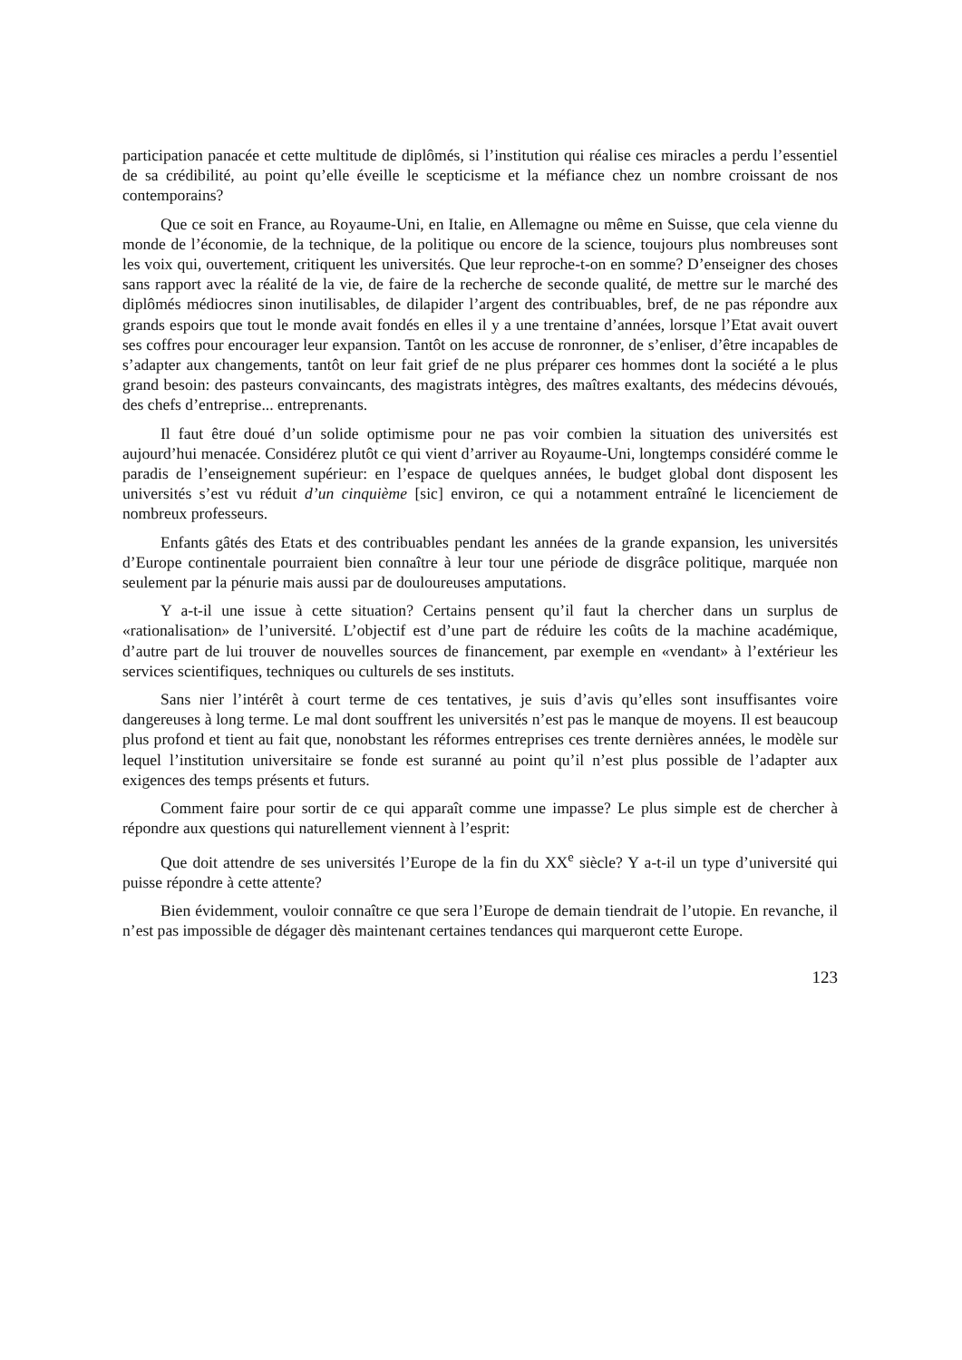participation panacée et cette multitude de diplômés, si l’institution qui réalise ces miracles a perdu l’essentiel de sa crédibilité, au point qu’elle éveille le scepticisme et la méfiance chez un nombre croissant de nos contemporains?
Que ce soit en France, au Royaume-Uni, en Italie, en Allemagne ou même en Suisse, que cela vienne du monde de l’économie, de la technique, de la politique ou encore de la science, toujours plus nombreuses sont les voix qui, ouvertement, critiquent les universités. Que leur reproche-t-on en somme? D’enseigner des choses sans rapport avec la réalité de la vie, de faire de la recherche de seconde qualité, de mettre sur le marché des diplômés médiocres sinon inutilisables, de dilapider l’argent des contribuables, bref, de ne pas répondre aux grands espoirs que tout le monde avait fondés en elles il y a une trentaine d’années, lorsque l’Etat avait ouvert ses coffres pour encourager leur expansion. Tantôt on les accuse de ronronner, de s’enliser, d’être incapables de s’adapter aux changements, tantôt on leur fait grief de ne plus préparer ces hommes dont la société a le plus grand besoin: des pasteurs convaincants, des magistrats intègres, des maîtres exaltants, des médecins dévoués, des chefs d’entreprise... entreprenants.
Il faut être doué d’un solide optimisme pour ne pas voir combien la situation des universités est aujourd’hui menacée. Considérez plutôt ce qui vient d’arriver au Royaume-Uni, longtemps considéré comme le paradis de l’enseignement supérieur: en l’espace de quelques années, le budget global dont disposent les universités s’est vu réduit d’un cinquième [sic] environ, ce qui a notamment entraîné le licenciement de nombreux professeurs.
Enfants gâtés des Etats et des contribuables pendant les années de la grande expansion, les universités d’Europe continentale pourraient bien connaître à leur tour une période de disgrâce politique, marquée non seulement par la pénurie mais aussi par de douloureuses amputations.
Y a-t-il une issue à cette situation? Certains pensent qu’il faut la chercher dans un surplus de «rationalisation» de l’université. L’objectif est d’une part de réduire les coûts de la machine académique, d’autre part de lui trouver de nouvelles sources de financement, par exemple en «vendant» à l’extérieur les services scientifiques, techniques ou culturels de ses instituts.
Sans nier l’intérêt à court terme de ces tentatives, je suis d’avis qu’elles sont insuffisantes voire dangereuses à long terme. Le mal dont souffrent les universités n’est pas le manque de moyens. Il est beaucoup plus profond et tient au fait que, nonobstant les réformes entreprises ces trente dernières années, le modèle sur lequel l’institution universitaire se fonde est suranné au point qu’il n’est plus possible de l’adapter aux exigences des temps présents et futurs.
Comment faire pour sortir de ce qui apparaît comme une impasse? Le plus simple est de chercher à répondre aux questions qui naturellement viennent à l’esprit:
Que doit attendre de ses universités l’Europe de la fin du XX<sup>e</sup> siècle? Y a-t-il un type d’université qui puisse répondre à cette attente?
Bien évidemment, vouloir connaître ce que sera l’Europe de demain tiendrait de l’utopie. En revanche, il n’est pas impossible de dégager dès maintenant certaines tendances qui marqueront cette Europe.
123